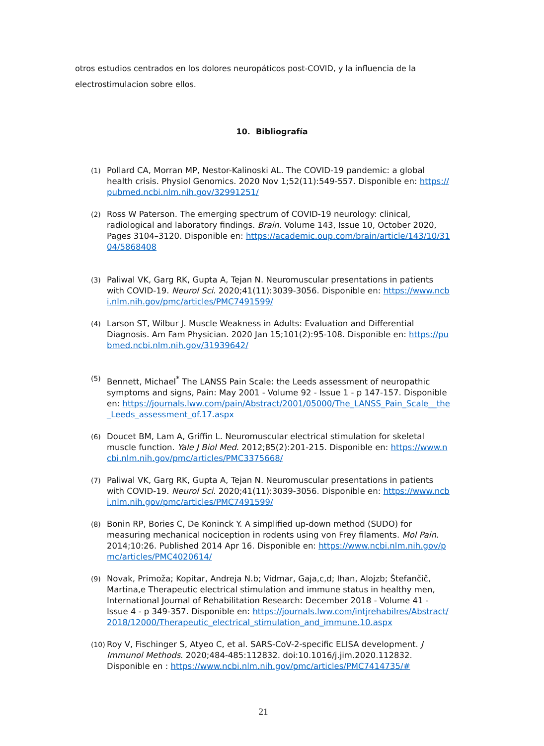otros estudios centrados en los dolores neuropáticos post-COVID, y la influencia de la electrostimulacion sobre ellos.
10. Bibliografía
(1) Pollard CA, Morran MP, Nestor-Kalinoski AL. The COVID-19 pandemic: a global health crisis. Physiol Genomics. 2020 Nov 1;52(11):549-557. Disponible en: https://pubmed.ncbi.nlm.nih.gov/32991251/
(2) Ross W Paterson. The emerging spectrum of COVID-19 neurology: clinical, radiological and laboratory findings. Brain. Volume 143, Issue 10, October 2020, Pages 3104–3120. Disponible en: https://academic.oup.com/brain/article/143/10/3104/5868408
(3) Paliwal VK, Garg RK, Gupta A, Tejan N. Neuromuscular presentations in patients with COVID-19. Neurol Sci. 2020;41(11):3039-3056. Disponible en: https://www.ncbi.nlm.nih.gov/pmc/articles/PMC7491599/
(4) Larson ST, Wilbur J. Muscle Weakness in Adults: Evaluation and Differential Diagnosis. Am Fam Physician. 2020 Jan 15;101(2):95-108. Disponible en: https://pubmed.ncbi.nlm.nih.gov/31939642/
(5) Bennett, Michael<sup>*</sup> The LANSS Pain Scale: the Leeds assessment of neuropathic symptoms and signs, Pain: May 2001 - Volume 92 - Issue 1 - p 147-157. Disponible en: https://journals.lww.com/pain/Abstract/2001/05000/The_LANSS_Pain_Scale__the_Leeds_assessment_of.17.aspx
(6) Doucet BM, Lam A, Griffin L. Neuromuscular electrical stimulation for skeletal muscle function. Yale J Biol Med. 2012;85(2):201-215. Disponible en: https://www.ncbi.nlm.nih.gov/pmc/articles/PMC3375668/
(7) Paliwal VK, Garg RK, Gupta A, Tejan N. Neuromuscular presentations in patients with COVID-19. Neurol Sci. 2020;41(11):3039-3056. Disponible en: https://www.ncbi.nlm.nih.gov/pmc/articles/PMC7491599/
(8) Bonin RP, Bories C, De Koninck Y. A simplified up-down method (SUDO) for measuring mechanical nociception in rodents using von Frey filaments. Mol Pain. 2014;10:26. Published 2014 Apr 16. Disponible en: https://www.ncbi.nlm.nih.gov/pmc/articles/PMC4020614/
(9) Novak, Primoža; Kopitar, Andreja N.b; Vidmar, Gaja,c,d; Ihan, Alojzb; Štefančič, Martina,e Therapeutic electrical stimulation and immune status in healthy men, International Journal of Rehabilitation Research: December 2018 - Volume 41 - Issue 4 - p 349-357. Disponible en: https://journals.lww.com/intjrehabilres/Abstract/2018/12000/Therapeutic_electrical_stimulation_and_immune.10.aspx
(10) Roy V, Fischinger S, Atyeo C, et al. SARS-CoV-2-specific ELISA development. J Immunol Methods. 2020;484-485:112832. doi:10.1016/j.jim.2020.112832. Disponible en : https://www.ncbi.nlm.nih.gov/pmc/articles/PMC7414735/#
21